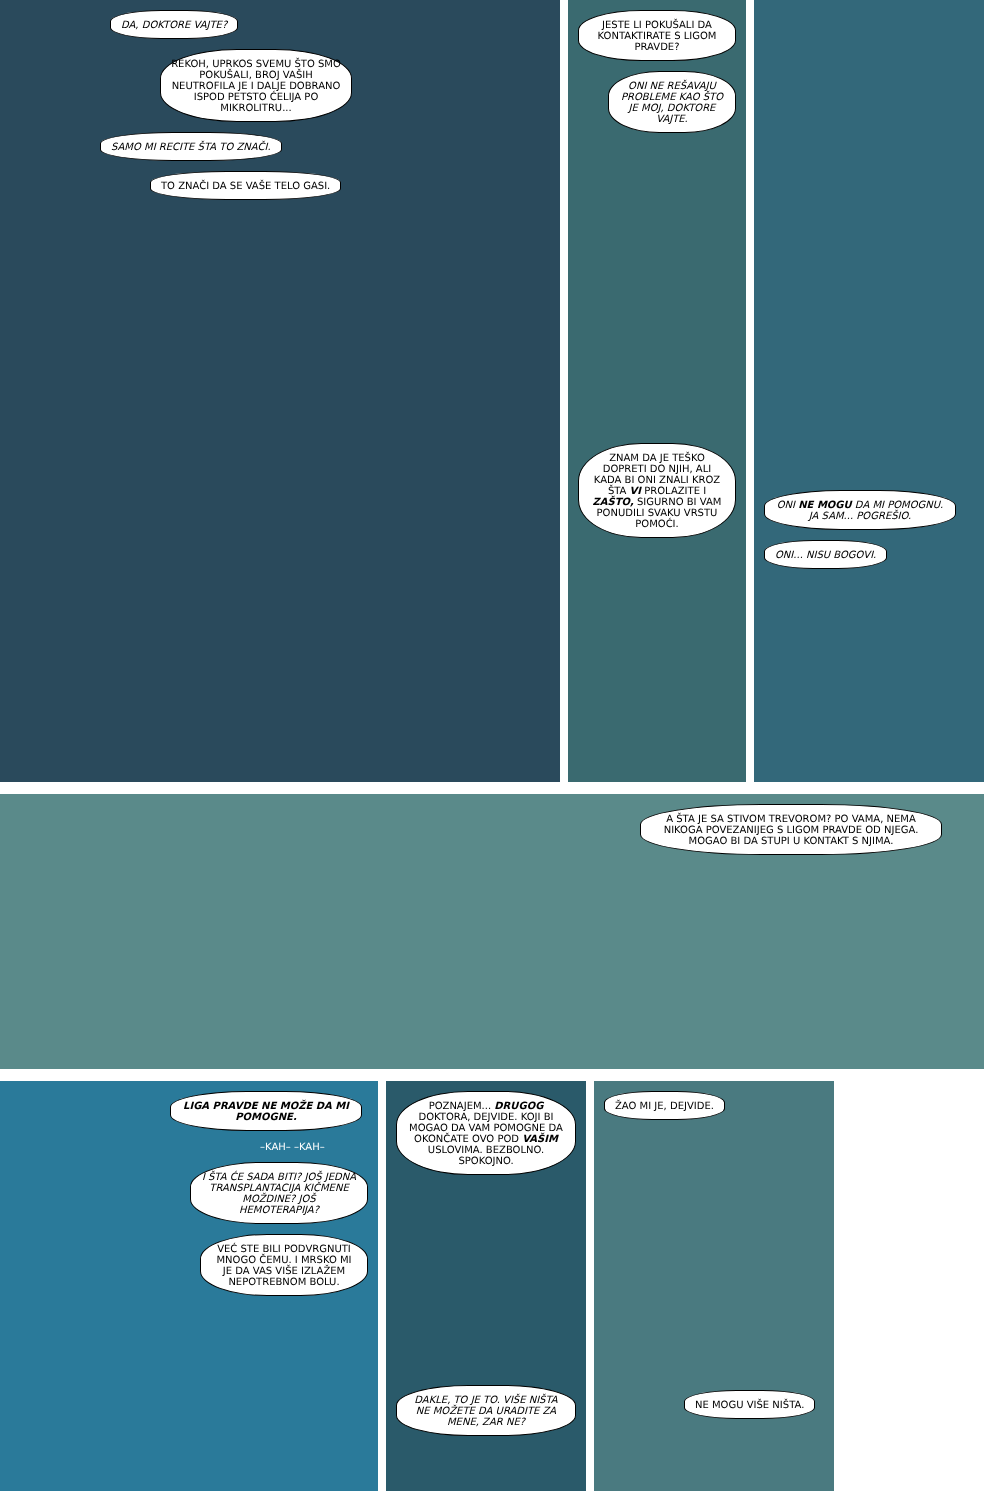DA, DOKTORE VAJTE?
REKOH, UPRKOS SVEMU ŠTO SMO POKUŠALI, BROJ VAŠIH NEUTROFILA JE I DALJE DOBRANO ISPOD PETSTO ĆELIJA PO MIKROLITRU...
SAMO MI RECITE ŠTA TO ZNAČI.
TO ZNAČI DA SE VAŠE TELO GASI.
JESTE LI POKUŠALI DA KONTAKTIRATE S LIGOM PRAVDE?
ONI NE REŠAVAJU PROBLEME KAO ŠTO JE MOJ, DOKTORE VAJTE.
ZNAM DA JE TEŠKO DOPRETI DO NJIH, ALI KADA BI ONI ZNALI KROZ ŠTA VI PROLAZITE I ZAŠTO, SIGURNO BI VAM PONUDILI SVAKU VRSTU POMOĆI.
ONI NE MOGU DA MI POMOGNU. JA SAM... POGREŠIO.
ONI... NISU BOGOVI.
A ŠTA JE SA STIVOM TREVOROM? PO VAMA, NEMA NIKOGA POVEZANIJEG S LIGOM PRAVDE OD NJEGA. MOGAO BI DA STUPI U KONTAKT S NJIMA.
LIGA PRAVDE NE MOŽE DA MI POMOGNE.
–KAH– –KAH–
I ŠTA ĆE SADA BITI? JOŠ JEDNA TRANSPLANTACIJA KIČMENE MOŽDINE? JOŠ HEMOTERAPIJA?
VEĆ STE BILI PODVRGNUTI MNOGO ČEMU. I MRSKO MI JE DA VAS VIŠE IZLAŽEM NEPOTREBNOM BOLU.
POZNAJEM... DRUGOG DOKTORA, DEJVIDE. KOJI BI MOGAO DA VAM POMOGNE DA OKONČATE OVO POD VAŠIM USLOVIMA. BEZBOLNO. SPOKOJNO.
DAKLE, TO JE TO. VIŠE NIŠTA NE MOŽETE DA URADITE ZA MENE, ZAR NE?
ŽAO MI JE, DEJVIDE.
NE MOGU VIŠE NIŠTA.